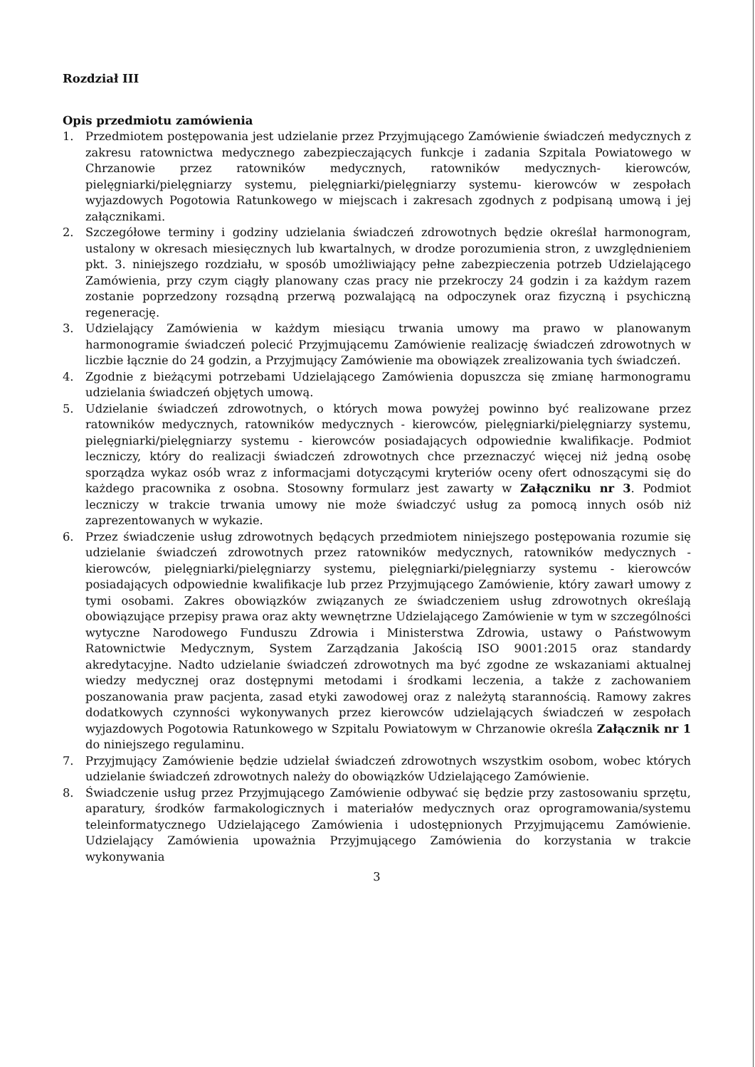Rozdział III
Opis przedmiotu zamówienia
1. Przedmiotem postępowania jest udzielanie przez Przyjmującego Zamówienie świadczeń medycznych z zakresu ratownictwa medycznego zabezpieczających funkcje i zadania Szpitala Powiatowego w Chrzanowie przez ratowników medycznych, ratowników medycznych- kierowców, pielęgniarki/pielęgniarzy systemu, pielęgniarki/pielęgniarzy systemu- kierowców w zespołach wyjazdowych Pogotowia Ratunkowego w miejscach i zakresach zgodnych z podpisaną umową i jej załącznikami.
2. Szczegółowe terminy i godziny udzielania świadczeń zdrowotnych będzie określał harmonogram, ustalony w okresach miesięcznych lub kwartalnych, w drodze porozumienia stron, z uwzględnieniem pkt. 3. niniejszego rozdziału, w sposób umożliwiający pełne zabezpieczenia potrzeb Udzielającego Zamówienia, przy czym ciągły planowany czas pracy nie przekroczy 24 godzin i za każdym razem zostanie poprzedzony rozsądną przerwą pozwalającą na odpoczynek oraz fizyczną i psychiczną regenerację.
3. Udzielający Zamówienia w każdym miesiącu trwania umowy ma prawo w planowanym harmonogramie świadczeń polecić Przyjmującemu Zamówienie realizację świadczeń zdrowotnych w liczbie łącznie do 24 godzin, a Przyjmujący Zamówienie ma obowiązek zrealizowania tych świadczeń.
4. Zgodnie z bieżącymi potrzebami Udzielającego Zamówienia dopuszcza się zmianę harmonogramu udzielania świadczeń objętych umową.
5. Udzielanie świadczeń zdrowotnych, o których mowa powyżej powinno być realizowane przez ratowników medycznych, ratowników medycznych - kierowców, pielęgniarki/pielęgniarzy systemu, pielęgniarki/pielęgniarzy systemu - kierowców posiadających odpowiednie kwalifikacje. Podmiot leczniczy, który do realizacji świadczeń zdrowotnych chce przeznaczyć więcej niż jedną osobę sporządza wykaz osób wraz z informacjami dotyczącymi kryteriów oceny ofert odnoszącymi się do każdego pracownika z osobna. Stosowny formularz jest zawarty w Załączniku nr 3. Podmiot leczniczy w trakcie trwania umowy nie może świadczyć usług za pomocą innych osób niż zaprezentowanych w wykazie.
6. Przez świadczenie usług zdrowotnych będących przedmiotem niniejszego postępowania rozumie się udzielanie świadczeń zdrowotnych przez ratowników medycznych, ratowników medycznych - kierowców, pielęgniarki/pielęgniarzy systemu, pielęgniarki/pielęgniarzy systemu - kierowców posiadających odpowiednie kwalifikacje lub przez Przyjmującego Zamówienie, który zawarł umowy z tymi osobami. Zakres obowiązków związanych ze świadczeniem usług zdrowotnych określają obowiązujące przepisy prawa oraz akty wewnętrzne Udzielającego Zamówienie w tym w szczególności wytyczne Narodowego Funduszu Zdrowia i Ministerstwa Zdrowia, ustawy o Państwowym Ratownictwie Medycznym, System Zarządzania Jakością ISO 9001:2015 oraz standardy akredytacyjne. Nadto udzielanie świadczeń zdrowotnych ma być zgodne ze wskazaniami aktualnej wiedzy medycznej oraz dostępnymi metodami i środkami leczenia, a także z zachowaniem poszanowania praw pacjenta, zasad etyki zawodowej oraz z należytą starannością. Ramowy zakres dodatkowych czynności wykonywanych przez kierowców udzielających świadczeń w zespołach wyjazdowych Pogotowia Ratunkowego w Szpitalu Powiatowym w Chrzanowie określa Załącznik nr 1 do niniejszego regulaminu.
7. Przyjmujący Zamówienie będzie udzielał świadczeń zdrowotnych wszystkim osobom, wobec których udzielanie świadczeń zdrowotnych należy do obowiązków Udzielającego Zamówienie.
8. Świadczenie usług przez Przyjmującego Zamówienie odbywać się będzie przy zastosowaniu sprzętu, aparatury, środków farmakologicznych i materiałów medycznych oraz oprogramowania/systemu teleinformatycznego Udzielającego Zamówienia i udostępnionych Przyjmującemu Zamówienie. Udzielający Zamówienia upoważnia Przyjmującego Zamówienia do korzystania w trakcie wykonywania
3